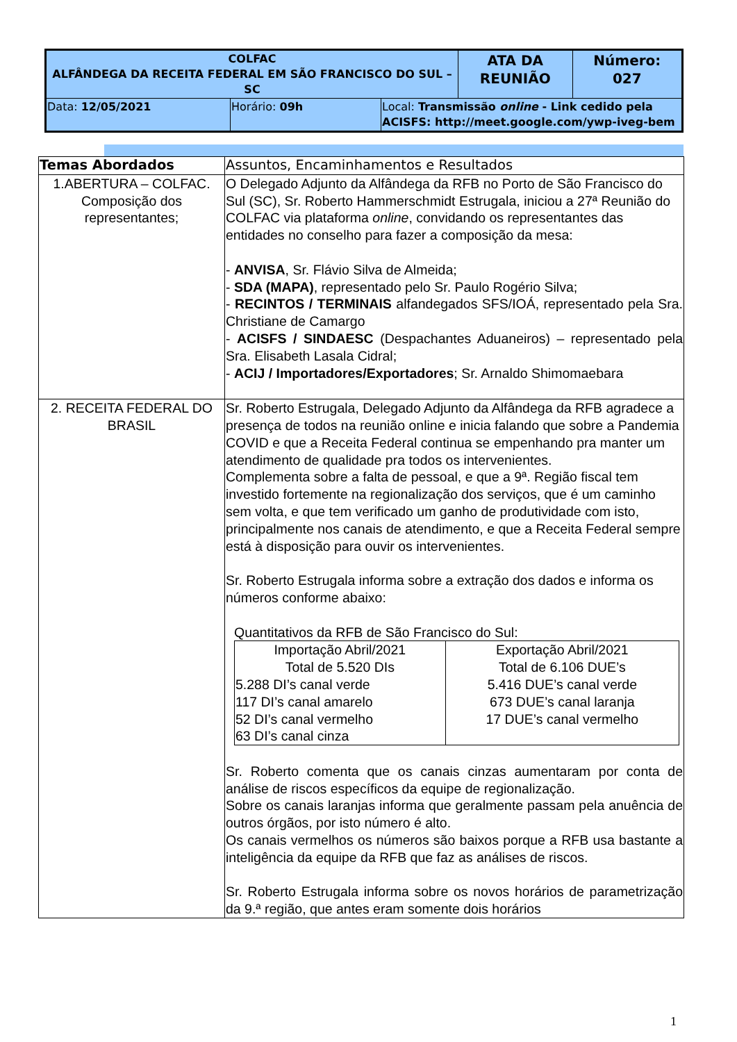| COLFAC ALFÂNDEGA DA RECEITA FEDERAL EM SÃO FRANCISCO DO SUL – SC | ATA DA REUNIÃO | Número: 027 |
| / Data: 12/05/2021 / Horário: 09h / Local: Transmissão online - Link cedido pela ACISFS: http://meet.google.com/ywp-iveg-bem / | | |
| Temas Abordados | Assuntos, Encaminhamentos e Resultados |
| 1.ABERTURA – COLFAC. Composição dos representantes; | O Delegado Adjunto da Alfândega da RFB no Porto de São Francisco do Sul (SC), Sr. Roberto Hammerschmidt Estrugala, iniciou a 27ª Reunião do COLFAC via plataforma online , convidando os representantes das entidades no conselho para fazer a composição da mesa: - ANVISA , Sr. Flávio Silva de Almeida; - SDA (MAPA) , representado pelo Sr. Paulo Rogério Silva; - RECINTOS / TERMINAIS alfandegados SFS/IOÁ, representado pela Sra. Christiane de Camargo - ACISFS / SINDAESC (Despachantes Aduaneiros) – representado pela Sra. Elisabeth Lasala Cidral; - ACIJ / Importadores/Exportadores ; Sr. Arnaldo Shimomaebara |
| 2. RECEITA FEDERAL DO BRASIL | Sr. Roberto Estrugala, Delegado Adjunto da Alfândega da RFB agradece a presença de todos na reunião online e inicia falando que sobre a Pandemia COVID e que a Receita Federal continua se empenhando pra manter um atendimento de qualidade pra todos os intervenientes. Complementa sobre a falta de pessoal, e que a 9ª. Região fiscal tem investido fortemente na regionalização dos serviços, que é um caminho sem volta, e que tem verificado um ganho de produtividade com isto, principalmente nos canais de atendimento, e que a Receita Federal sempre está à disposição para ouvir os intervenientes. Sr. Roberto Estrugala informa sobre a extração dos dados e informa os números conforme abaixo: Quantitativos da RFB de São Francisco do Sul: / Importação Abril/2021 Total de 5.520 DIs 5.288 DI’s canal verde 117 DI’s canal amarelo 52 DI’s canal vermelho 63 DI’s canal cinza / Exportação Abril/2021 Total de 6.106 DUE’s 5.416 DUE’s canal verde 673 DUE’s canal laranja 17 DUE’s canal vermelho / Sr. Roberto comenta que os canais cinzas aumentaram por conta de análise de riscos específicos da equipe de regionalização. Sobre os canais laranjas informa que geralmente passam pela anuência de outros órgãos, por isto número é alto. Os canais vermelhos os números são baixos porque a RFB usa bastante a inteligência da equipe da RFB que faz as análises de riscos. Sr. Roberto Estrugala informa sobre os novos horários de parametrização da 9.ª região, que antes eram somente dois horários |
1